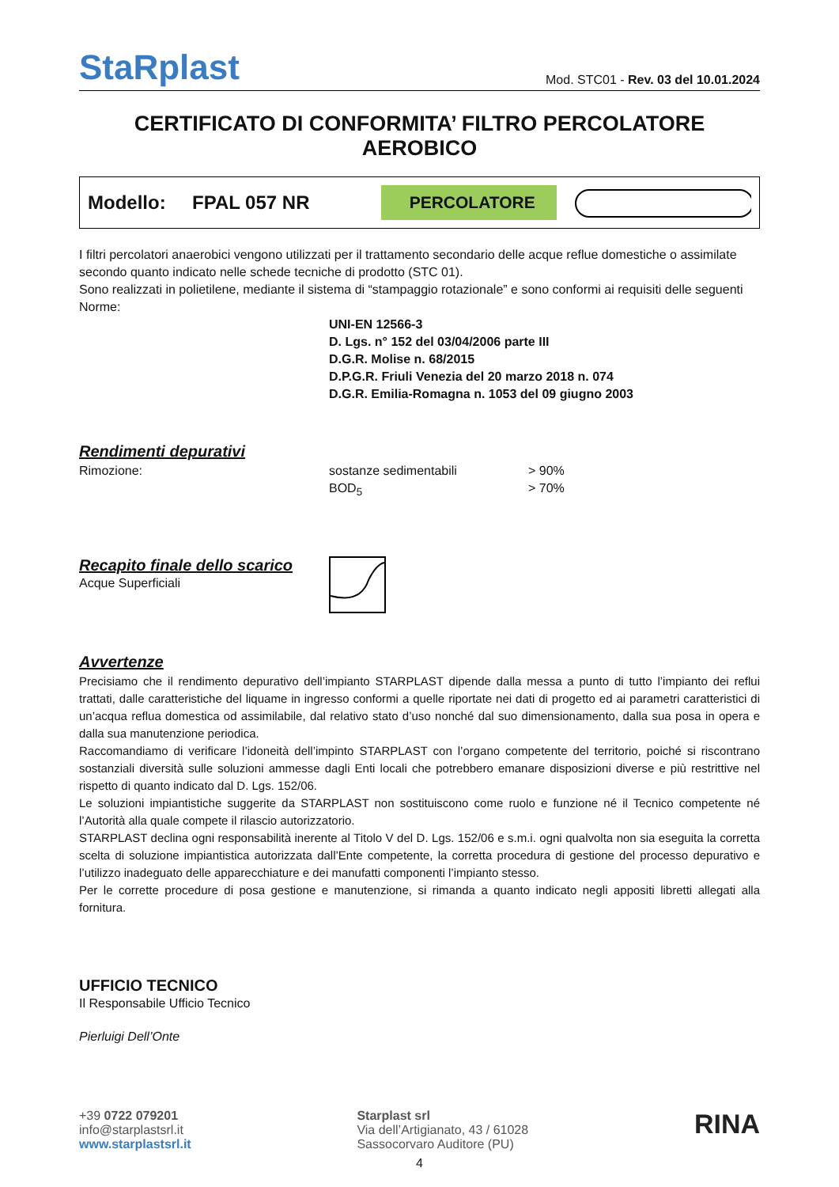StaRplast
Mod. STC01 - Rev. 03 del 10.01.2024
CERTIFICATO DI CONFORMITA’ FILTRO PERCOLATORE AEROBICO
Modello: FPAL 057 NR
PERCOLATORE
I filtri percolatori anaerobici vengono utilizzati per il trattamento secondario delle acque reflue domestiche o assimilate secondo quanto indicato nelle schede tecniche di prodotto (STC 01).
Sono realizzati in polietilene, mediante il sistema di “stampaggio rotazionale” e sono conformi ai requisiti delle seguenti Norme:
UNI-EN 12566-3
D. Lgs. n° 152 del 03/04/2006 parte III
D.G.R. Molise n. 68/2015
D.P.G.R. Friuli Venezia del 20 marzo 2018 n. 074
D.G.R. Emilia-Romagna n. 1053 del 09 giugno 2003
Rendimenti depurativi
Rimozione: sostanze sedimentabili > 90%
BOD<sub>5</sub> > 70%
Recapito finale dello scarico
Acque Superficiali
Avvertenze
Precisiamo che il rendimento depurativo dell’impianto STARPLAST dipende dalla messa a punto di tutto l’impianto dei reflui trattati, dalle caratteristiche del liquame in ingresso conformi a quelle riportate nei dati di progetto ed ai parametri caratteristici di un’acqua reflua domestica od assimilabile, dal relativo stato d’uso nonché dal suo dimensionamento, dalla sua posa in opera e dalla sua manutenzione periodica.
Raccomandiamo di verificare l’idoneità dell’impinto STARPLAST con l’organo competente del territorio, poiché si riscontrano sostanziali diversità sulle soluzioni ammesse dagli Enti locali che potrebbero emanare disposizioni diverse e più restrittive nel rispetto di quanto indicato dal D. Lgs. 152/06.
Le soluzioni impiantistiche suggerite da STARPLAST non sostituiscono come ruolo e funzione né il Tecnico competente né l’Autorità alla quale compete il rilascio autorizzatorio.
STARPLAST declina ogni responsabilità inerente al Titolo V del D. Lgs. 152/06 e s.m.i. ogni qualvolta non sia eseguita la corretta scelta di soluzione impiantistica autorizzata dall’Ente competente, la corretta procedura di gestione del processo depurativo e l’utilizzo inadeguato delle apparecchiature e dei manufatti componenti l’impianto stesso.
Per le corrette procedure di posa gestione e manutenzione, si rimanda a quanto indicato negli appositi libretti allegati alla fornitura.
UFFICIO TECNICO
Il Responsabile Ufficio Tecnico
Pierluigi Dell’Onte
+39 0722 079201
info@starplastsrl.it
www.starplastsrl.it
Starplast srl
Via dell’Artigianato, 43 / 61028
Sassocorvaro Auditore (PU)
RINA
4